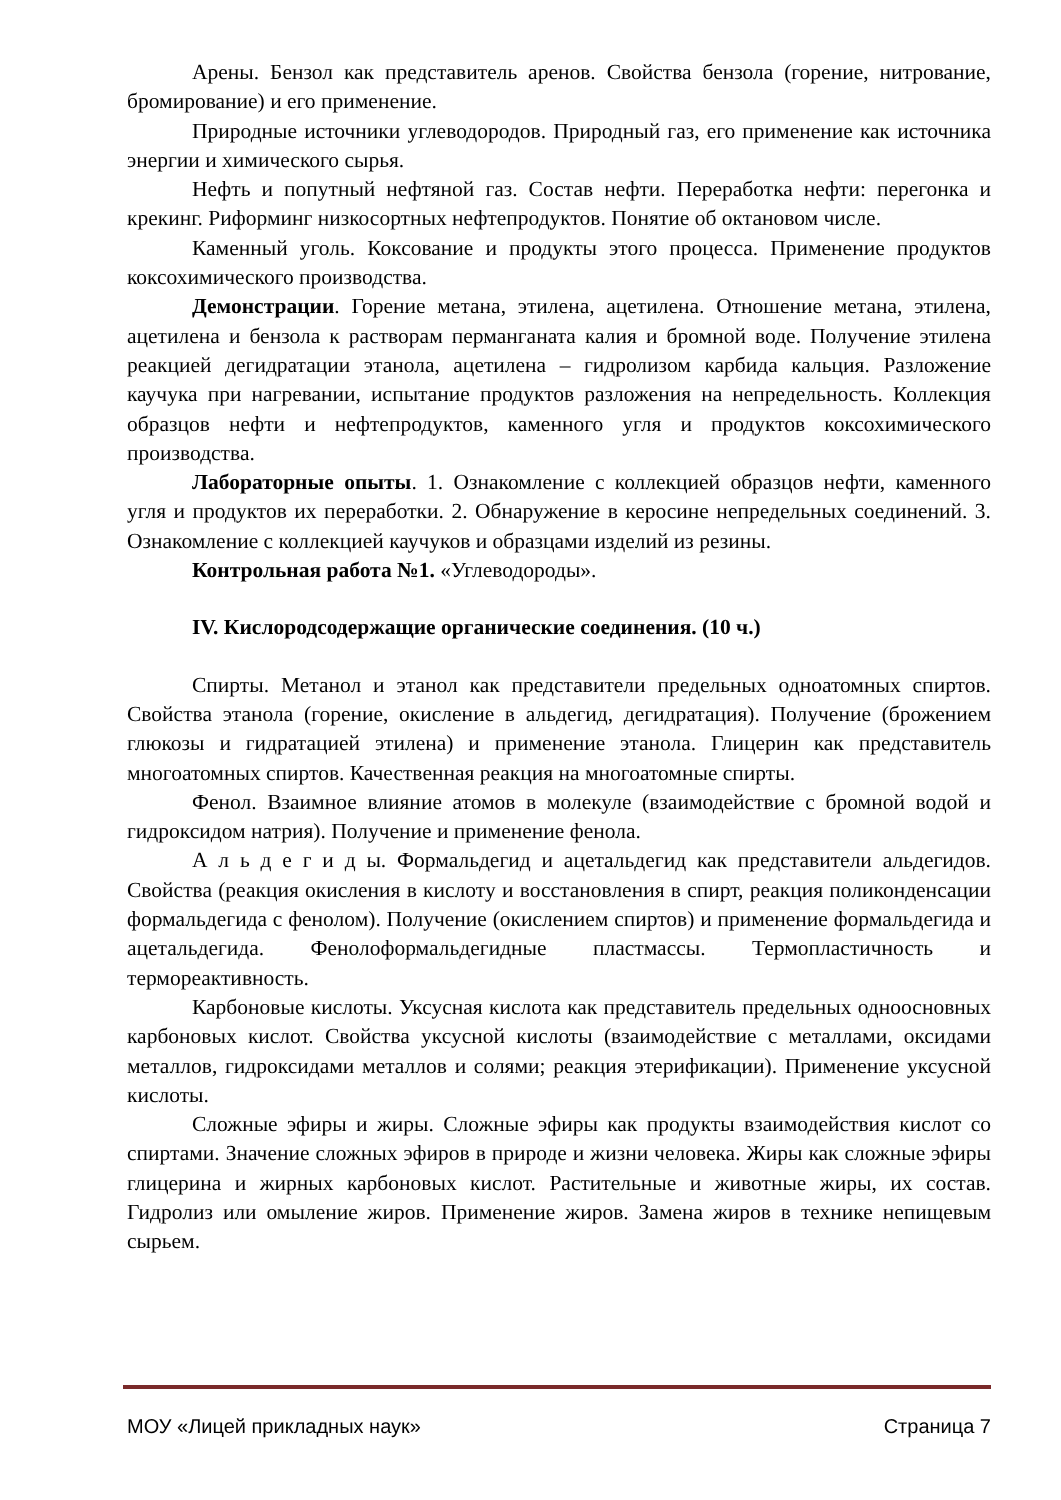Арены. Бензол как представитель аренов. Свойства бензола (горение, нитрование, бромирование) и его применение.
Природные источники углеводородов. Природный газ, его применение как источника энергии и химического сырья.
Нефть и попутный нефтяной газ. Состав нефти. Переработка нефти: перегонка и крекинг. Риформинг низкосортных нефтепродуктов. Понятие об октановом числе.
Каменный уголь. Коксование и продукты этого процесса. Применение продуктов коксохимического производства.
Демонстрации. Горение метана, этилена, ацетилена. Отношение метана, этилена, ацетилена и бензола к растворам перманганата калия и бромной воде. Получение этилена реакцией дегидратации этанола, ацетилена – гидролизом карбида кальция. Разложение каучука при нагревании, испытание продуктов разложения на непредельность. Коллекция образцов нефти и нефтепродуктов, каменного угля и продуктов коксохимического производства.
Лабораторные опыты. 1. Ознакомление с коллекцией образцов нефти, каменного угля и продуктов их переработки. 2. Обнаружение в керосине непредельных соединений. 3. Ознакомление с коллекцией каучуков и образцами изделий из резины.
Контрольная работа №1. «Углеводороды».
IV. Кислородсодержащие органические соединения. (10 ч.)
Спирты. Метанол и этанол как представители предельных одноатомных спиртов. Свойства этанола (горение, окисление в альдегид, дегидратация). Получение (брожением глюкозы и гидратацией этилена) и применение этанола. Глицерин как представитель многоатомных спиртов. Качественная реакция на многоатомные спирты.
Фенол. Взаимное влияние атомов в молекуле (взаимодействие с бромной водой и гидроксидом натрия). Получение и применение фенола.
А л ь д е г и д ы. Формальдегид и ацетальдегид как представители альдегидов. Свойства (реакция окисления в кислоту и восстановления в спирт, реакция поликонденсации формальдегида с фенолом). Получение (окислением спиртов) и применение формальдегида и ацетальдегида. Фенолоформальдегидные пластмассы. Термопластичность и термореактивность.
Карбоновые кислоты. Уксусная кислота как представитель предельных одноосновных карбоновых кислот. Свойства уксусной кислоты (взаимодействие с металлами, оксидами металлов, гидроксидами металлов и солями; реакция этерификации). Применение уксусной кислоты.
Сложные эфиры и жиры. Сложные эфиры как продукты взаимодействия кислот со спиртами. Значение сложных эфиров в природе и жизни человека. Жиры как сложные эфиры глицерина и жирных карбоновых кислот. Растительные и животные жиры, их состав. Гидролиз или омыление жиров. Применение жиров. Замена жиров в технике непищевым сырьем.
МОУ «Лицей прикладных наук» Страница 7